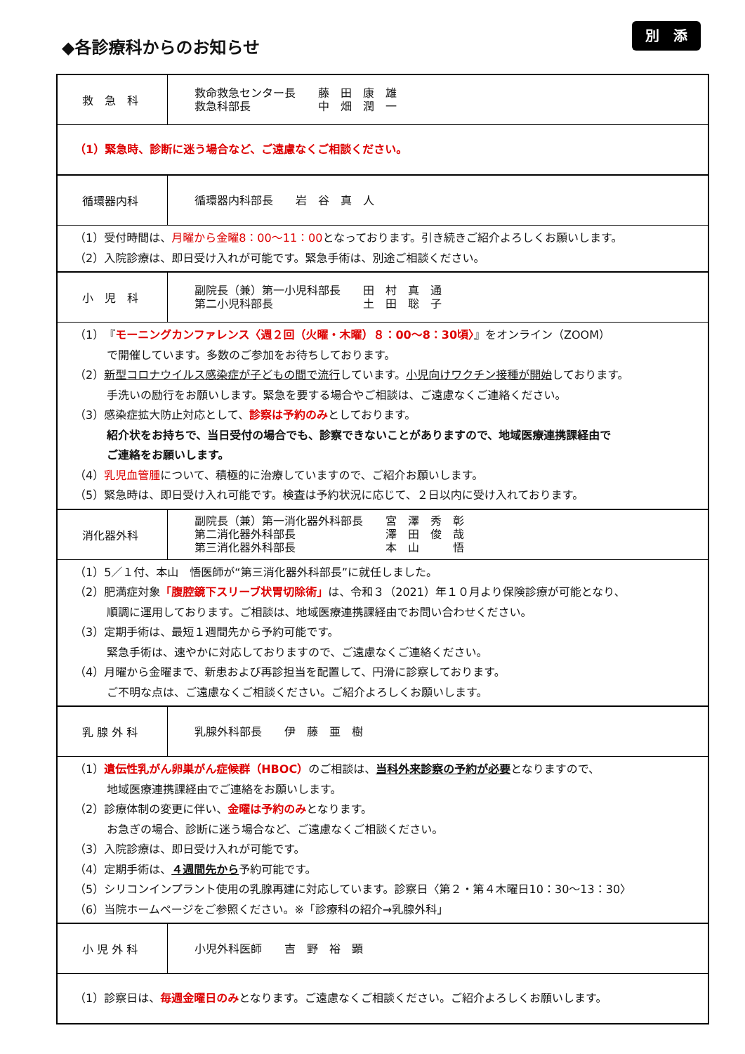◆各診療科からのお知らせ
別　添
| 救 急 科 | 救命救急センター長 藤 田 康 雄 救急科部長 中 畑 潤 一 |
| （1）緊急時、診断に迷う場合など、ご遠慮なくご相談ください。 | |
| 循環器内科 | 循環器内科部長 岩 谷 真 人 |
| （1）受付時間は、 月曜から金曜8：00～11：00 となっております。引き続きご紹介よろしくお願いします。 （2）入院診療は、即日受け入れが可能です。緊急手術は、別途ご相談ください。 | |
| 小 児 科 | 副院長（兼）第一小児科部長 田 村 真 通 第二小児科部長 土 田 聡 子 |
| （1）『 モーニングカンファレンス〈週２回（火曜・木曜）８：00～8：30頃〉 』をオンライン（ZOOM） で開催しています。多数のご参加をお待ちしております。 （2） 新型コロナウイルス感染症が子どもの間で流行 しています。 小児向けワクチン接種が開始 しております。 手洗いの励行をお願いします。緊急を要する場合やご相談は、ご遠慮なくご連絡ください。 （3）感染症拡大防止対応として、 診察は予約のみ としております。 紹介状をお持ちで、当日受付の場合でも、診察できないことがありますので、地域医療連携課経由で ご連絡をお願いします。 （4） 乳児血管腫 について、積極的に治療していますので、ご紹介お願いします。 （5）緊急時は、即日受け入れ可能です。検査は予約状況に応じて、２日以内に受け入れております。 | |
| 消化器外科 | 副院長（兼）第一消化器外科部長 宮 澤 秀 彰 第二消化器外科部長 澤 田 俊 哉 第三消化器外科部長 本 山 悟 |
| （1）5／１付、本山 悟医師が“第三消化器外科部長”に就任しました。 （2）肥満症対象 「腹腔鏡下スリーブ状胃切除術」 は、令和３（2021）年１０月より保険診療が可能となり、 順調に運用しております。ご相談は、地域医療連携課経由でお問い合わせください。 （3）定期手術は、最短１週間先から予約可能です。 緊急手術は、速やかに対応しておりますので、ご遠慮なくご連絡ください。 （4）月曜から金曜まで、新患および再診担当を配置して、円滑に診察しております。 ご不明な点は、ご遠慮なくご相談ください。ご紹介よろしくお願いします。 | |
| 乳 腺 外 科 | 乳腺外科部長 伊 藤 亜 樹 |
| （1） 遺伝性乳がん卵巣がん症候群（HBOC） のご相談は、 当科外来診察の予約が必要 となりますので、 地域医療連携課経由でご連絡をお願いします。 （2）診療体制の変更に伴い、 金曜は予約のみ となります。 お急ぎの場合、診断に迷う場合など、ご遠慮なくご相談ください。 （3）入院診療は、即日受け入れが可能です。 （4）定期手術は、 ４週間先から 予約可能です。 （5）シリコンインプラント使用の乳腺再建に対応しています。診察日〈第２・第４木曜日10：30～13：30〉 （6）当院ホームページをご参照ください。※「診療科の紹介→乳腺外科」 | |
| 小 児 外 科 | 小児外科医師 吉 野 裕 顕 |
| （1）診察日は、 毎週金曜日のみ となります。ご遠慮なくご相談ください。ご紹介よろしくお願いします。 | |